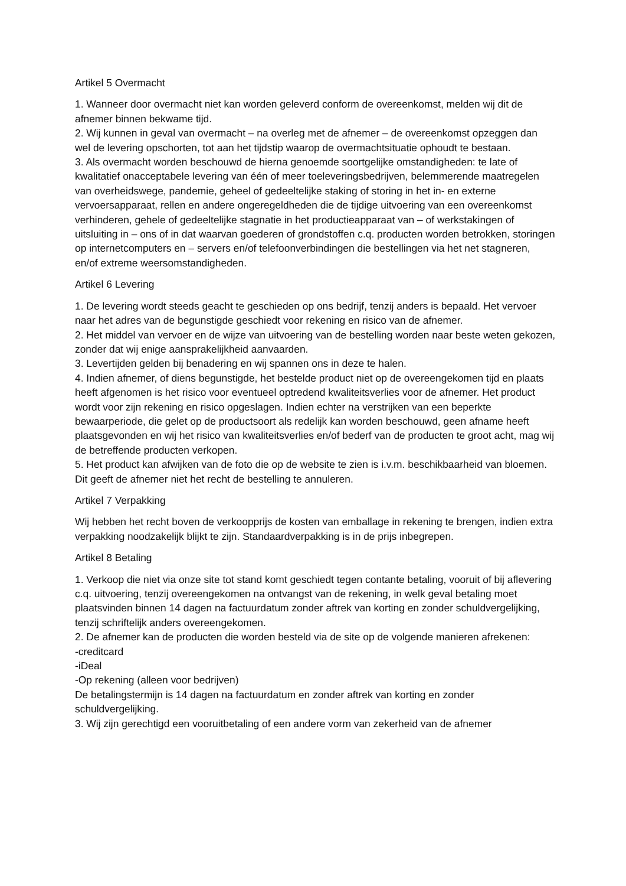Artikel 5 Overmacht
1. Wanneer door overmacht niet kan worden geleverd conform de overeenkomst, melden wij dit de afnemer binnen bekwame tijd.
2. Wij kunnen in geval van overmacht – na overleg met de afnemer – de overeenkomst opzeggen dan wel de levering opschorten, tot aan het tijdstip waarop de overmachtsituatie ophoudt te bestaan.
3. Als overmacht worden beschouwd de hierna genoemde soortgelijke omstandigheden: te late of kwalitatief onacceptabele levering van één of meer toeleveringsbedrijven, belemmerende maatregelen van overheidswege, pandemie, geheel of gedeeltelijke staking of storing in het in- en externe vervoersapparaat, rellen en andere ongeregeldheden die de tijdige uitvoering van een overeenkomst verhinderen, gehele of gedeeltelijke stagnatie in het productieapparaat van – of werkstakingen of uitsluiting in – ons of in dat waarvan goederen of grondstoffen c.q. producten worden betrokken, storingen op internetcomputers en – servers en/of telefoonverbindingen die bestellingen via het net stagneren, en/of extreme weersomstandigheden.
Artikel 6 Levering
1. De levering wordt steeds geacht te geschieden op ons bedrijf, tenzij anders is bepaald. Het vervoer naar het adres van de begunstigde geschiedt voor rekening en risico van de afnemer.
2. Het middel van vervoer en de wijze van uitvoering van de bestelling worden naar beste weten gekozen, zonder dat wij enige aansprakelijkheid aanvaarden.
3. Levertijden gelden bij benadering en wij spannen ons in deze te halen.
4. Indien afnemer, of diens begunstigde, het bestelde product niet op de overeengekomen tijd en plaats heeft afgenomen is het risico voor eventueel optredend kwaliteitsverlies voor de afnemer. Het product wordt voor zijn rekening en risico opgeslagen. Indien echter na verstrijken van een beperkte bewaarperiode, die gelet op de productsoort als redelijk kan worden beschouwd, geen afname heeft plaatsgevonden en wij het risico van kwaliteitsverlies en/of bederf van de producten te groot acht, mag wij de betreffende producten verkopen.
5. Het product kan afwijken van de foto die op de website te zien is i.v.m. beschikbaarheid van bloemen. Dit geeft de afnemer niet het recht de bestelling te annuleren.
Artikel 7 Verpakking
Wij hebben het recht boven de verkoopprijs de kosten van emballage in rekening te brengen, indien extra verpakking noodzakelijk blijkt te zijn. Standaardverpakking is in de prijs inbegrepen.
Artikel 8 Betaling
1. Verkoop die niet via onze site tot stand komt geschiedt tegen contante betaling, vooruit of bij aflevering c.q. uitvoering, tenzij overeengekomen na ontvangst van de rekening, in welk geval betaling moet plaatsvinden binnen 14 dagen na factuurdatum zonder aftrek van korting en zonder schuldvergelijking, tenzij schriftelijk anders overeengekomen.
2. De afnemer kan de producten die worden besteld via de site op de volgende manieren afrekenen:
-creditcard
-iDeal
-Op rekening (alleen voor bedrijven)
De betalingstermijn is 14 dagen na factuurdatum en zonder aftrek van korting en zonder schuldvergelijking.
3. Wij zijn gerechtigd een vooruitbetaling of een andere vorm van zekerheid van de afnemer